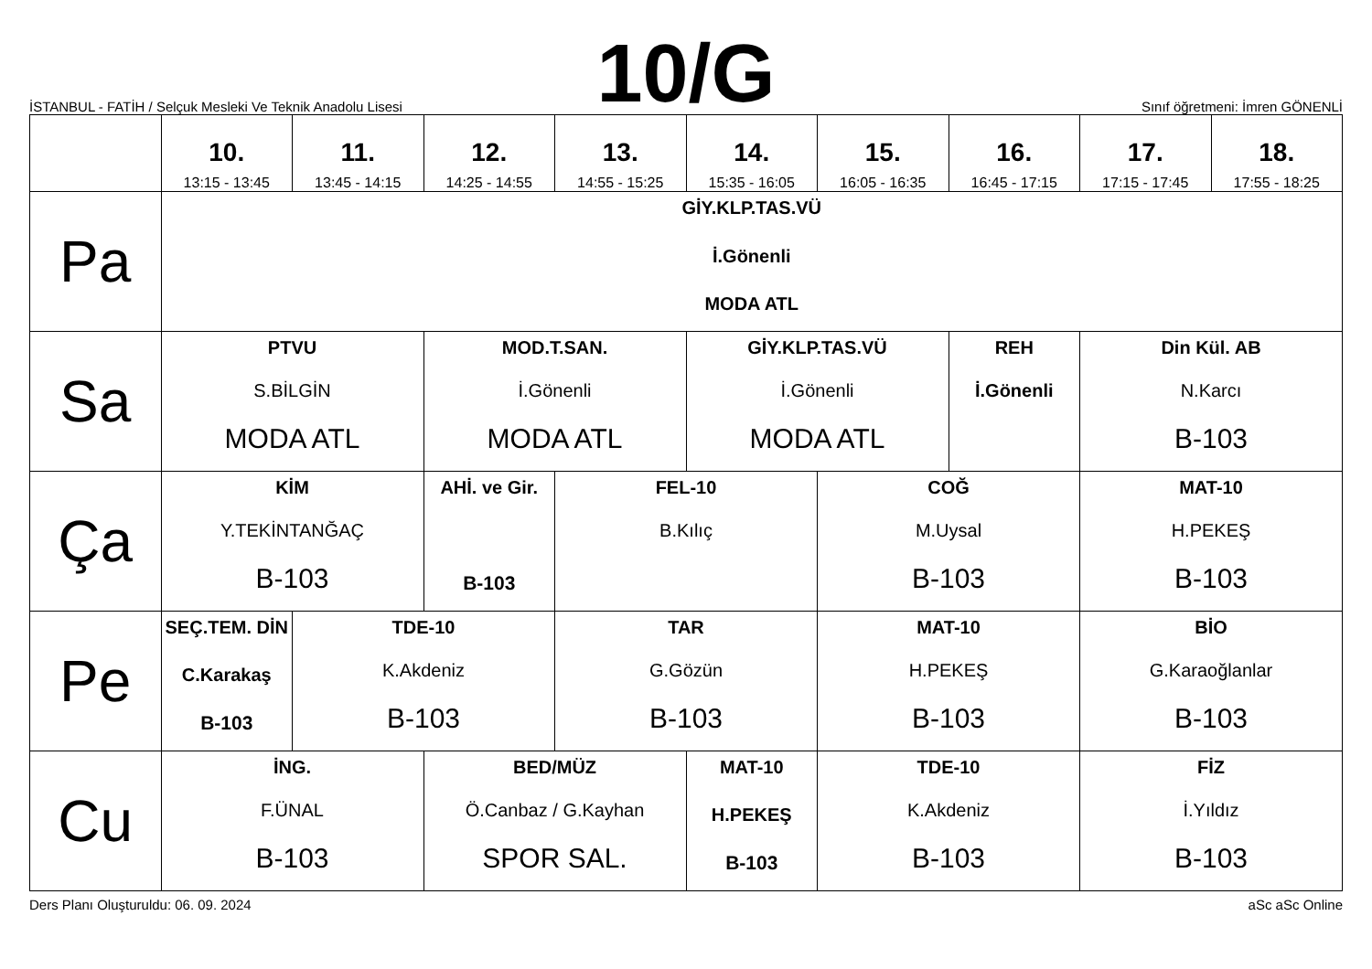İSTANBUL - FATİH / Selçuk Mesleki Ve Teknik Anadolu Lisesi
10/G
Sınıf öğretmeni: İmren GÖNENLİ
| | 10. 13:15 - 13:45 | 11. 13:45 - 14:15 | 12. 14:25 - 14:55 | 13. 14:55 - 15:25 | 14. 15:35 - 16:05 | 15. 16:05 - 16:35 | 16. 16:45 - 17:15 | 17. 17:15 - 17:45 | 18. 17:55 - 18:25 |
| --- | --- | --- | --- | --- | --- | --- | --- | --- | --- |
| Pa | GİY.KLP.TAS.VÜ İ.Gönenli MODA ATL | | | | | | | | |
| Sa | PTVU S.BİLGİN MODA ATL | | MOD.T.SAN. İ.Gönenli MODA ATL | | GİY.KLP.TAS.VÜ İ.Gönenli MODA ATL | | REH İ.Gönenli | Din Kül. AB N.Karcı B-103 | |
| Ça | KİM Y.TEKİNTANĞAÇ B-103 | | AHİ. ve Gir. B-103 | FEL-10 B.Kılıç | | COĞ M.Uysal B-103 | | MAT-10 H.PEKEŞ B-103 | |
| Pe | SEÇ.TEM. DİN C.Karakaş B-103 | TDE-10 K.Akdeniz B-103 | | TAR G.Gözün B-103 | | MAT-10 H.PEKEŞ B-103 | | BİO G.Karaoğlanlar B-103 | |
| Cu | İNG. F.ÜNAL B-103 | | BED/MÜZ Ö.Canbaz / G.Kayhan SPOR SAL. | | MAT-10 H.PEKEŞ B-103 | TDE-10 K.Akdeniz B-103 | | FİZ İ.Yıldız B-103 | |
Ders Planı Oluşturuldu: 06. 09. 2024 aSc aSc Online